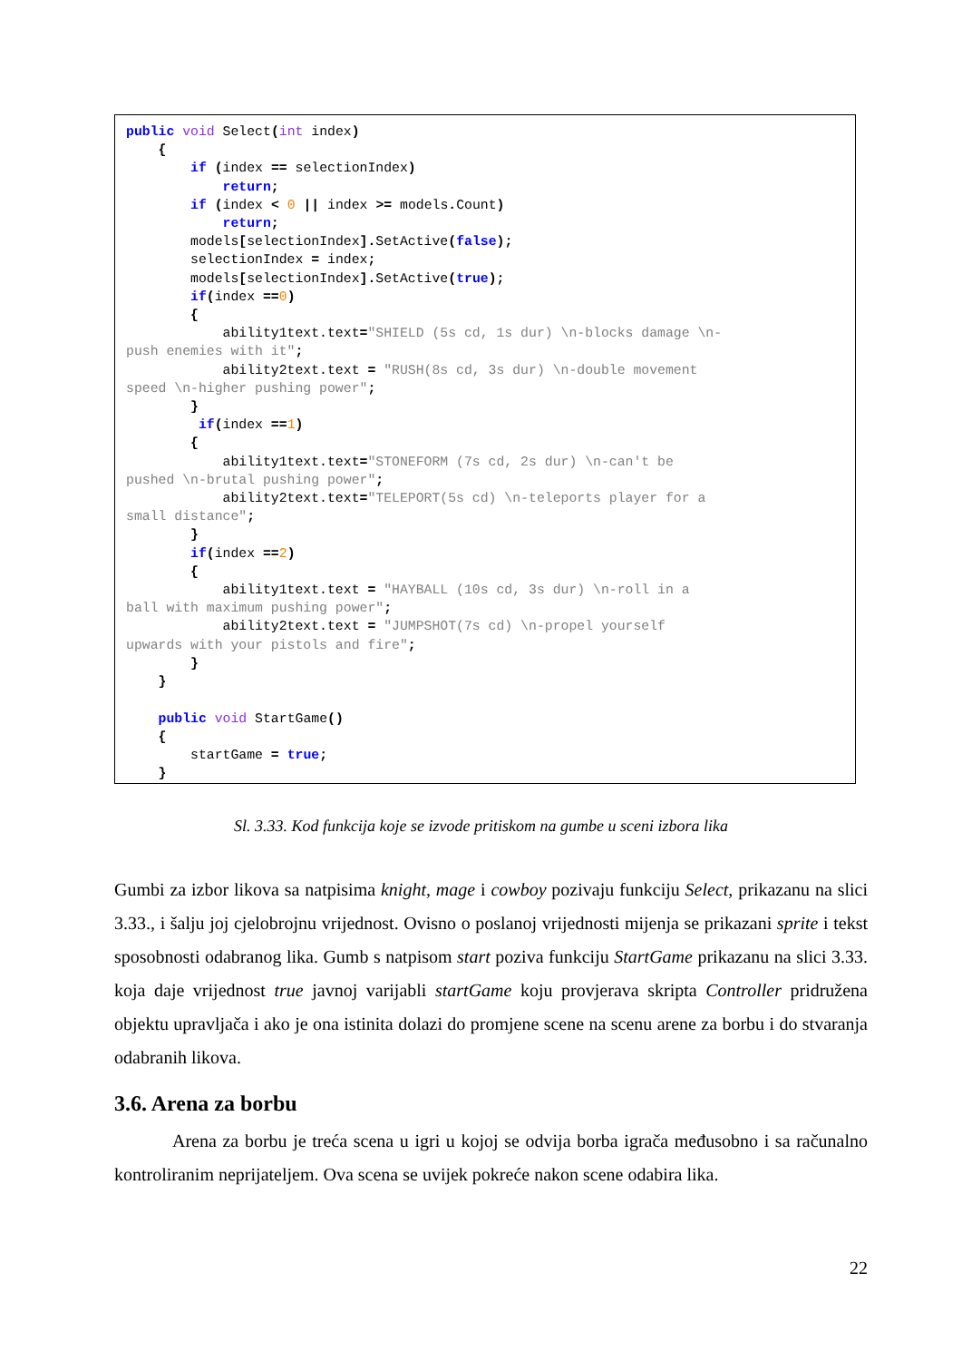public void Select(int index)
    {
        if (index == selectionIndex)
            return;
        if (index < 0 || index >= models. Count)
            return;
        models[selectionIndex]. SetActive(false);
        selectionIndex = index;
        models[selectionIndex]. SetActive(true);
        if(index ==0)
        {
            ability1text.text="SHIELD (5s cd, 1s dur) \n-blocks damage \n-
push enemies with it";
            ability2text.text = "RUSH(8s cd, 3s dur) \n-double movement
speed \n-higher pushing power";
        }
         if(index ==1)
        {
            ability1text.text="STONEFORM (7s cd, 2s dur) \n-can't be
pushed \n-brutal pushing power";
            ability2text.text="TELEPORT(5s cd) \n-teleports player for a
small distance";
        }
        if(index ==2)
        {
            ability1text.text = "HAYBALL (10s cd, 3s dur) \n-roll in a
ball with maximum pushing power";
            ability2text.text = "JUMPSHOT(7s cd) \n-propel yourself
upwards with your pistols and fire";
        }
    }

    public void StartGame()
    {
        startGame = true;
    }
Sl. 3.33. Kod funkcija koje se izvode pritiskom na gumbe u sceni izbora lika
Gumbi za izbor likova sa natpisima knight, mage i cowboy pozivaju funkciju Select, prikazanu na slici 3.33., i šalju joj cjelobrojnu vrijednost. Ovisno o poslanoj vrijednosti mijenja se prikazani sprite i tekst sposobnosti odabranog lika. Gumb s natpisom start poziva funkciju StartGame prikazanu na slici 3.33. koja daje vrijednost true javnoj varijabli startGame koju provjerava skripta Controller pridružena objektu upravljača i ako je ona istinita dolazi do promjene scene na scenu arene za borbu i do stvaranja odabranih likova.
3.6. Arena za borbu
Arena za borbu je treća scena u igri u kojoj se odvija borba igrača međusobno i sa računalno kontroliranim neprijateljem. Ova scena se uvijek pokreće nakon scene odabira lika.
22